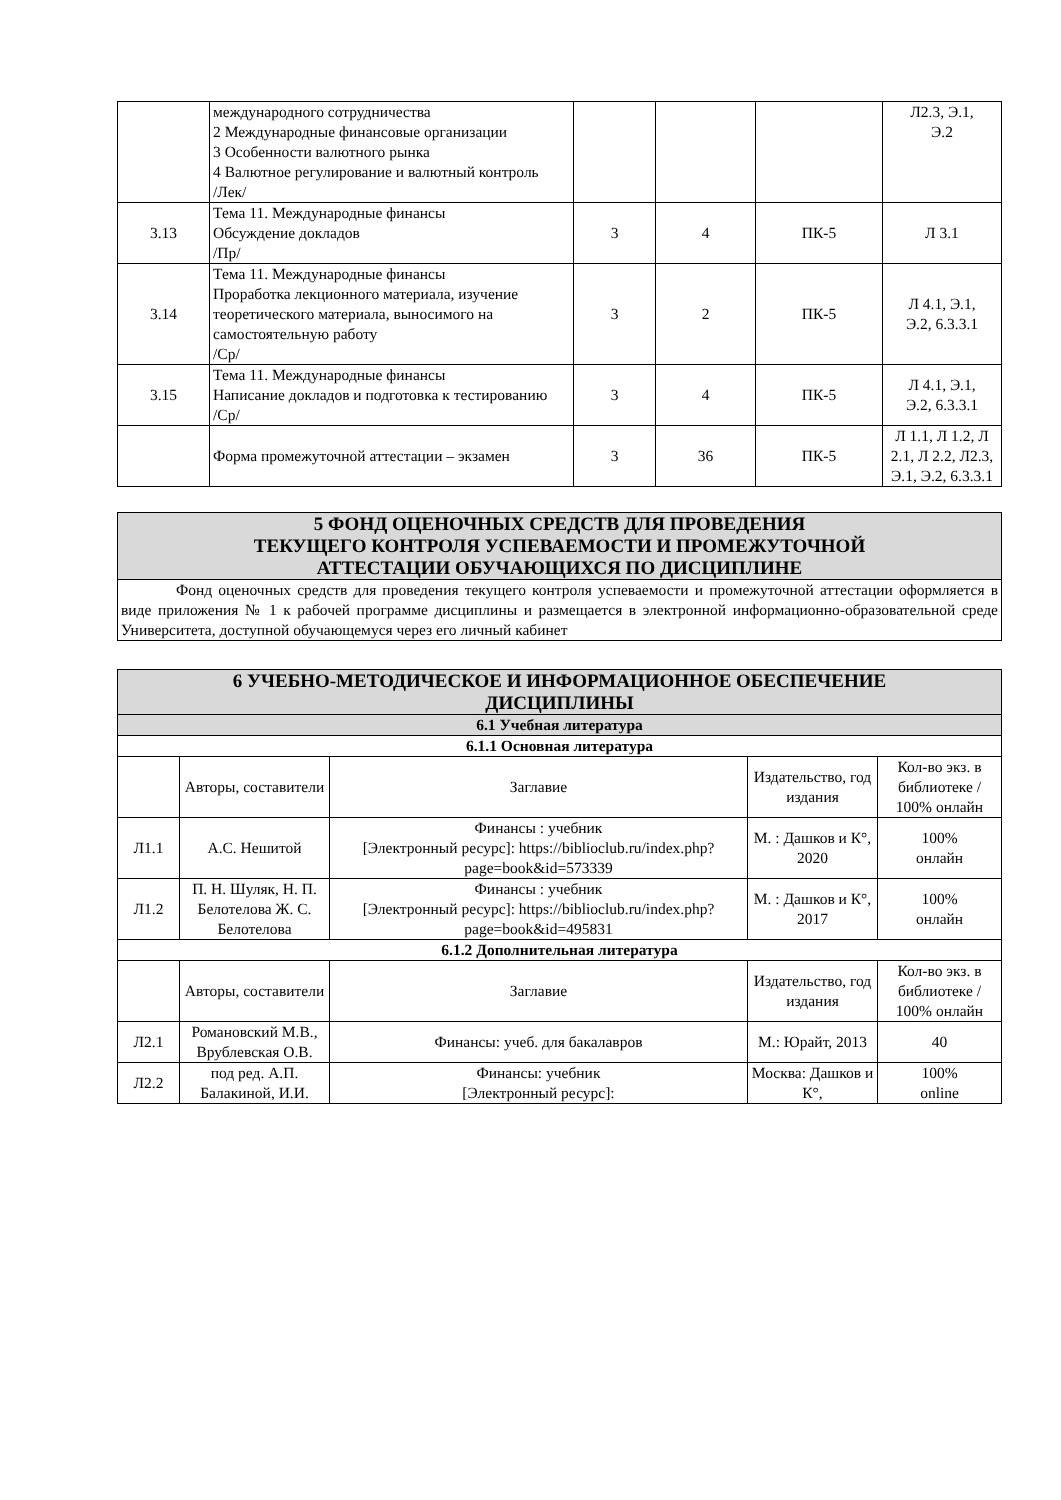| | международного сотрудничества 2 Международные финансовые организации 3 Особенности валютного рынка 4 Валютное регулирование и валютный контроль /Лек/ | | | | Л2.3, Э.1, Э.2 |
| 3.13 | Тема 11. Международные финансы Обсуждение докладов /Пр/ | 3 | 4 | ПК-5 | Л 3.1 |
| 3.14 | Тема 11. Международные финансы Проработка лекционного материала, изучение теоретического материала, выносимого на самостоятельную работу /Ср/ | 3 | 2 | ПК-5 | Л 4.1, Э.1, Э.2, 6.3.3.1 |
| 3.15 | Тема 11. Международные финансы Написание докладов и подготовка к тестированию /Ср/ | 3 | 4 | ПК-5 | Л 4.1, Э.1, Э.2, 6.3.3.1 |
| | Форма промежуточной аттестации – экзамен | 3 | 36 | ПК-5 | Л 1.1, Л 1.2, Л 2.1, Л 2.2, Л2.3, Э.1, Э.2, 6.3.3.1 |
| 5 ФОНД ОЦЕНОЧНЫХ СРЕДСТВ ДЛЯ ПРОВЕДЕНИЯ ТЕКУЩЕГО КОНТРОЛЯ УСПЕВАЕМОСТИ И ПРОМЕЖУТОЧНОЙ АТТЕСТАЦИИ ОБУЧАЮЩИХСЯ ПО ДИСЦИПЛИНЕ |
| Фонд оценочных средств для проведения текущего контроля успеваемости и промежуточной аттестации оформляется в виде приложения № 1 к рабочей программе дисциплины и размещается в электронной информационно-образовательной среде Университета, доступной обучающемуся через его личный кабинет |
| 6 УЧЕБНО-МЕТОДИЧЕСКОЕ И ИНФОРМАЦИОННОЕ ОБЕСПЕЧЕНИЕ ДИСЦИПЛИНЫ | | | | |
| 6.1 Учебная литература | | | | |
| 6.1.1 Основная литература | | | | |
| | Авторы, составители | Заглавие | Издательство, год издания | Кол-во экз. в библиотеке / 100% онлайн |
| Л1.1 | А.С. Нешитой | Финансы : учебник [Электронный ресурс]: https://biblioclub.ru/index.php?page=book&id=573339 | М. : Дашков и К°, 2020 | 100% онлайн |
| Л1.2 | П. Н. Шуляк, Н. П. Белотелова Ж. С. Белотелова | Финансы : учебник [Электронный ресурс]: https://biblioclub.ru/index.php?page=book&id=495831 | М. : Дашков и К°, 2017 | 100% онлайн |
| 6.1.2 Дополнительная литература | | | | |
| | Авторы, составители | Заглавие | Издательство, год издания | Кол-во экз. в библиотеке / 100% онлайн |
| Л2.1 | Романовский М.В., Врублевская О.В. | Финансы: учеб. для бакалавров | М.: Юрайт, 2013 | 40 |
| Л2.2 | под ред. А.П. Балакиной, И.И. | Финансы: учебник [Электронный ресурс]: | Москва: Дашков и К°, | 100% online |